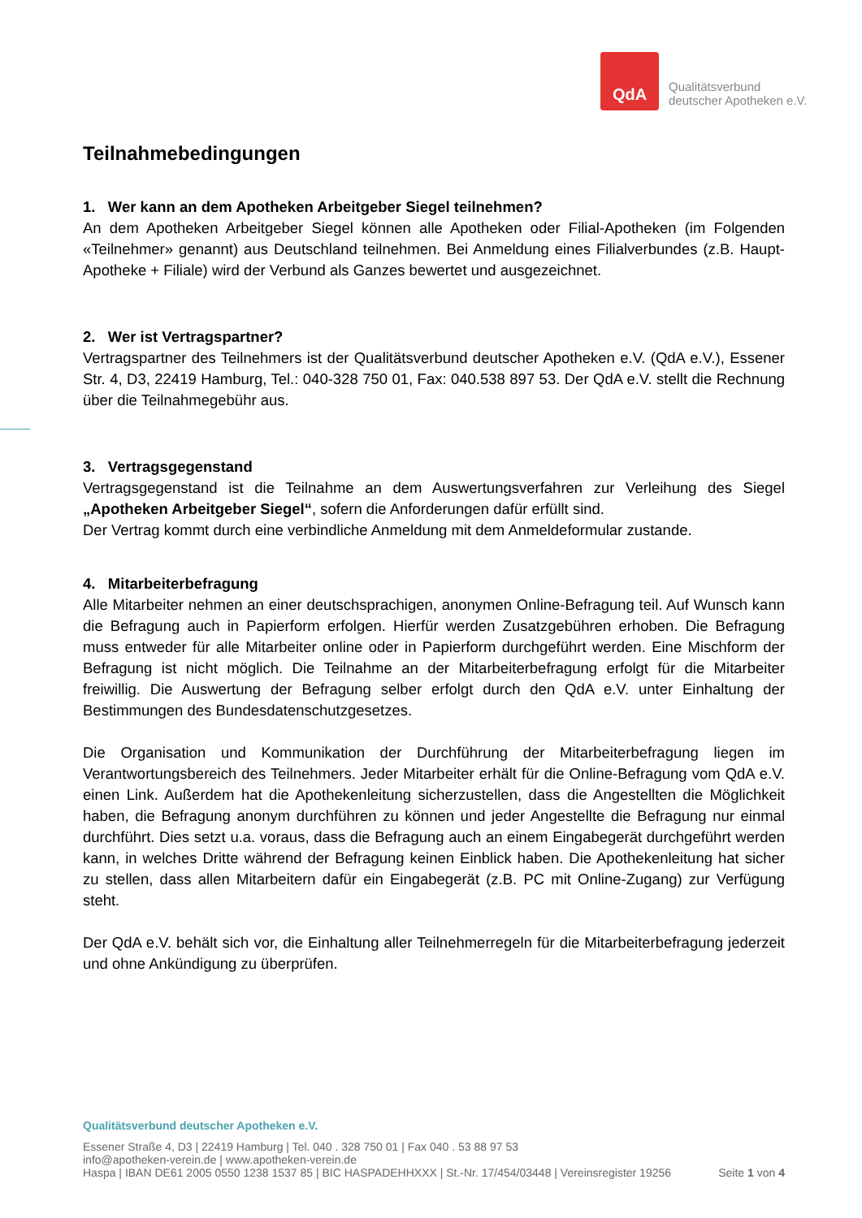QdA
Qualitätsverbund
deutscher Apotheken e.V.
Teilnahmebedingungen
1. Wer kann an dem Apotheken Arbeitgeber Siegel teilnehmen?
An dem Apotheken Arbeitgeber Siegel können alle Apotheken oder Filial-Apotheken (im Folgenden «Teilnehmer» genannt) aus Deutschland teilnehmen. Bei Anmeldung eines Filialverbundes (z.B. Haupt-Apotheke + Filiale) wird der Verbund als Ganzes bewertet und ausgezeichnet.
2. Wer ist Vertragspartner?
Vertragspartner des Teilnehmers ist der Qualitätsverbund deutscher Apotheken e.V. (QdA e.V.), Essener Str. 4, D3, 22419 Hamburg, Tel.: 040-328 750 01, Fax: 040.538 897 53. Der QdA e.V. stellt die Rechnung über die Teilnahmegebühr aus.
3. Vertragsgegenstand
Vertragsgegenstand ist die Teilnahme an dem Auswertungsverfahren zur Verleihung des Siegel „Apotheken Arbeitgeber Siegel“, sofern die Anforderungen dafür erfüllt sind.
Der Vertrag kommt durch eine verbindliche Anmeldung mit dem Anmeldeformular zustande.
4. Mitarbeiterbefragung
Alle Mitarbeiter nehmen an einer deutschsprachigen, anonymen Online-Befragung teil. Auf Wunsch kann die Befragung auch in Papierform erfolgen. Hierfür werden Zusatzgebühren erhoben. Die Befragung muss entweder für alle Mitarbeiter online oder in Papierform durchgeführt werden. Eine Mischform der Befragung ist nicht möglich. Die Teilnahme an der Mitarbeiterbefragung erfolgt für die Mitarbeiter freiwillig. Die Auswertung der Befragung selber erfolgt durch den QdA e.V. unter Einhaltung der Bestimmungen des Bundesdatenschutzgesetzes.
Die Organisation und Kommunikation der Durchführung der Mitarbeiterbefragung liegen im Verantwortungsbereich des Teilnehmers. Jeder Mitarbeiter erhält für die Online-Befragung vom QdA e.V. einen Link. Außerdem hat die Apothekenleitung sicherzustellen, dass die Angestellten die Möglichkeit haben, die Befragung anonym durchführen zu können und jeder Angestellte die Befragung nur einmal durchführt. Dies setzt u.a. voraus, dass die Befragung auch an einem Eingabegerät durchgeführt werden kann, in welches Dritte während der Befragung keinen Einblick haben. Die Apothekenleitung hat sicher zu stellen, dass allen Mitarbeitern dafür ein Eingabegerät (z.B. PC mit Online-Zugang) zur Verfügung steht.
Der QdA e.V. behält sich vor, die Einhaltung aller Teilnehmerregeln für die Mitarbeiterbefragung jederzeit und ohne Ankündigung zu überprüfen.
Qualitätsverbund deutscher Apotheken e.V.
Essener Straße 4, D3 | 22419 Hamburg | Tel. 040 . 328 750 01 | Fax 040 . 53 88 97 53
info@apotheken-verein.de | www.apotheken-verein.de
Haspa | IBAN DE61 2005 0550 1238 1537 85 | BIC HASPADEHHXXX | St.-Nr. 17/454/03448 | Vereinsregister 19256 Seite 1 von 4